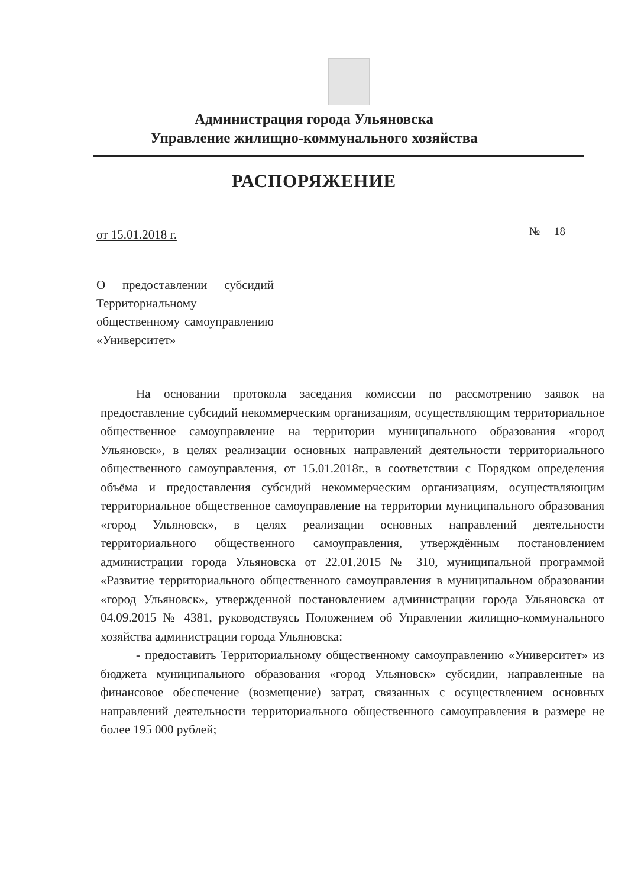Администрация города Ульяновска
Управление жилищно-коммунального хозяйства
РАСПОРЯЖЕНИЕ
от 15.01.2018 г. № 18
О предоставлении субсидий Территориальному общественному самоуправлению «Университет»
На основании протокола заседания комиссии по рассмотрению заявок на предоставление субсидий некоммерческим организациям, осуществляющим территориальное общественное самоуправление на территории муниципального образования «город Ульяновск», в целях реализации основных направлений деятельности территориального общественного самоуправления, от 15.01.2018г., в соответствии с Порядком определения объёма и предоставления субсидий некоммерческим организациям, осуществляющим территориальное общественное самоуправление на территории муниципального образования «город Ульяновск», в целях реализации основных направлений деятельности территориального общественного самоуправления, утверждённым постановлением администрации города Ульяновска от 22.01.2015 № 310, муниципальной программой «Развитие территориального общественного самоуправления в муниципальном образовании «город Ульяновск», утвержденной постановлением администрации города Ульяновска от 04.09.2015 № 4381, руководствуясь Положением об Управлении жилищно-коммунального хозяйства администрации города Ульяновска:
- предоставить Территориальному общественному самоуправлению «Университет» из бюджета муниципального образования «город Ульяновск» субсидии, направленные на финансовое обеспечение (возмещение) затрат, связанных с осуществлением основных направлений деятельности территориального общественного самоуправления в размере не более 195 000 рублей;